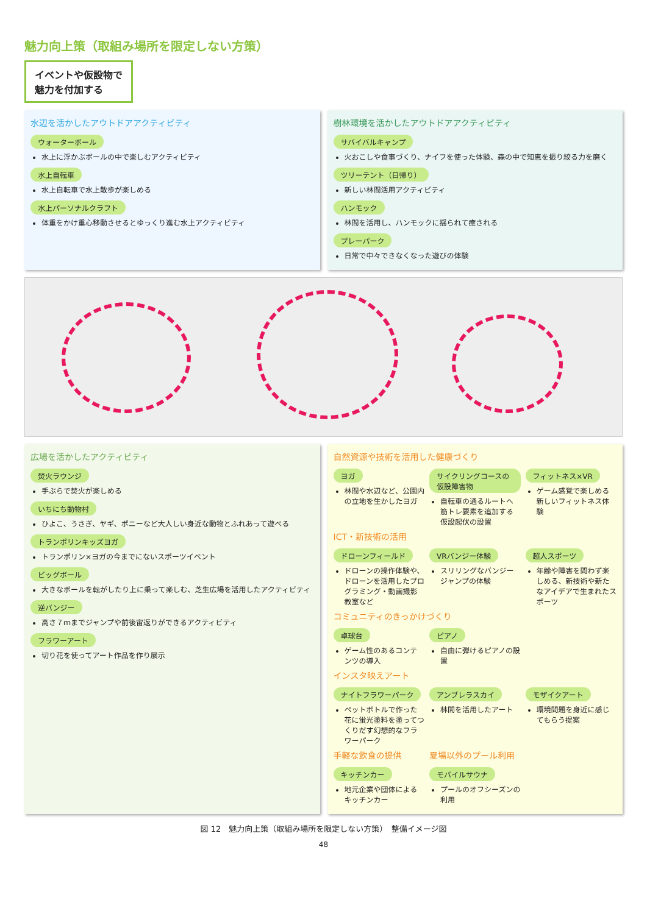魅力向上策（取組み場所を限定しない方策）
イベントや仮設物で
魅力を付加する
水辺を活かしたアウトドアアクティビティ
ウォーターボール
水上に浮かぶボールの中で楽しむアクティビティ
水上自転車
水上自転車で水上散歩が楽しめる
水上パーソナルクラフト
体重をかけ重心移動させるとゆっくり進む水上アクティビティ
樹林環境を活かしたアウトドアアクティビティ
サバイバルキャンプ
火おこしや食事づくり、ナイフを使った体験、森の中で知恵を振り絞る力を磨く
ツリーテント（日帰り）
新しい林間活用アクティビティ
ハンモック
林間を活用し、ハンモックに揺られて癒される
プレーパーク
日常で中々できなくなった遊びの体験
広場を活かしたアクティビティ
焚火ラウンジ
手ぶらで焚火が楽しめる
いちにち動物村
ひよこ、うさぎ、ヤギ、ポニーなど大人しい身近な動物とふれあって遊べる
トランポリンキッズヨガ
トランポリン×ヨガの今までにないスポーツイベント
ビッグボール
大きなボールを転がしたり上に乗って楽しむ、芝生広場を活用したアクティビティ
逆バンジー
高さ７ｍまでジャンプや前後宙返りができるアクティビティ
フラワーアート
切り花を使ってアート作品を作り展示
自然資源や技術を活用した健康づくり
ヨガ
林間や水辺など、公園内の立地を生かしたヨガ
サイクリングコースの仮設障害物
自転車の通るルートへ筋トレ要素を追加する仮設起伏の設置
フィットネス×VR
ゲーム感覚で楽しめる新しいフィットネス体験
ICT・新技術の活用
ドローンフィールド
ドローンの操作体験や、ドローンを活用したプログラミング・動画撮影教室など
VRバンジー体験
スリリングなバンジージャンプの体験
超人スポーツ
年齢や障害を問わず楽しめる、新技術や新たなアイデアで生まれたスポーツ
コミュニティのきっかけづくり
卓球台
ゲーム性のあるコンテンツの導入
ピアノ
自由に弾けるピアノの設置
インスタ映えアート
ナイトフラワーパーク
ペットボトルで作った花に蛍光塗料を塗ってつくりだす幻想的なフラワーパーク
アンブレラスカイ
林間を活用したアート
モザイクアート
環境問題を身近に感じてもらう提案
手軽な飲食の提供
キッチンカー
地元企業や団体によるキッチンカー
夏場以外のプール利用
モバイルサウナ
プールのオフシーズンの利用
図 12　魅力向上策（取組み場所を限定しない方策）　整備イメージ図
48